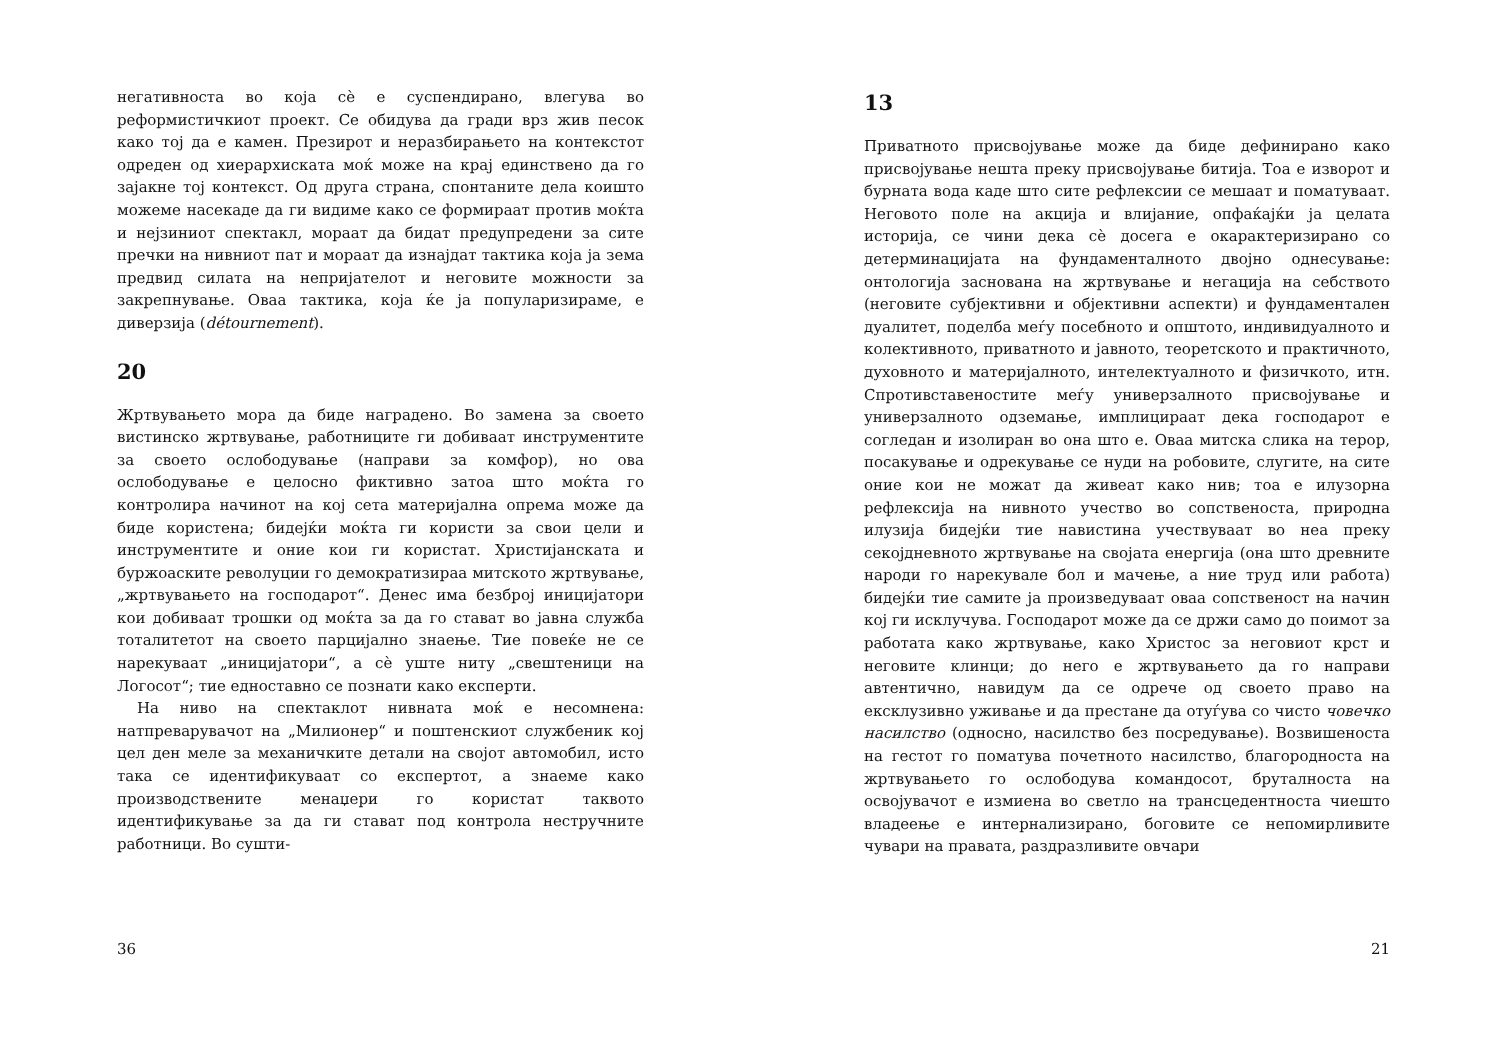негативноста во која сè е суспендирано, влегува во реформистичкиот проект. Се обидува да гради врз жив песок како тој да е камен. Презирот и неразбирањето на контекстот одреден од хиерархиската моќ може на крај единствено да го зајакне тој контекст. Од друга страна, спонтаните дела коишто можеме насекаде да ги видиме како се формираат против моќта и нејзиниот спектакл, мораат да бидат предупредени за сите пречки на нивниот пат и мораат да изнајдат тактика која ја зема предвид силата на непријателот и неговите можности за закрепнување. Оваа тактика, која ќе ја популаризираме, е диверзија (détournement).
20
Жртвувањето мора да биде наградено. Во замена за своето вистинско жртвување, работниците ги добиваат инструментите за своето ослободување (направи за комфор), но ова ослободување е целосно фиктивно затоа што моќта го контролира начинот на кој сета материјална опрема може да биде користена; бидејќи моќта ги користи за свои цели и инструментите и оние кои ги користат. Христијанската и буржоаските револуции го демократизираа митското жртвување, „жртвувањето на господарот“. Денес има безброј иницијатори кои добиваат трошки од моќта за да го стават во јавна служба тоталитетот на своето парцијално знаење. Тие повеќе не се нарекуваат „иницијатори“, а сè уште ниту „свештеници на Логосот“; тие едноставно се познати како експерти.
На ниво на спектаклот нивната моќ е несомнена: натпреварувачот на „Милионер“ и поштенскиот службеник кој цел ден меле за механичките детали на својот автомобил, исто така се идентификуваат со експертот, а знаеме како производствените менаџери го користат таквото идентификување за да ги стават под контрола нестручните работници. Во сушти-
36
13
Приватното присвојување може да биде дефинирано како присвојување нешта преку присвојување битија. Тоа е изворот и бурната вода каде што сите рефлексии се мешаат и поматуваат. Неговото поле на акција и влијание, опфаќајќи ја целата историја, се чини дека сè досега е окарактеризирано со детерминацијата на фундаменталното двојно однесување: онтологија заснована на жртвување и негација на себството (неговите субјективни и објективни аспекти) и фундаментален дуалитет, поделба меѓу посебното и општото, индивидуалното и колективното, приватното и јавното, теоретското и практичното, духовното и материјалното, интелектуалното и физичкото, итн. Спротивставеностите меѓу универзалното присвојување и универзалното одземање, имплицираат дека господарот е согледан и изолиран во она што е. Оваа митска слика на терор, посакување и одрекување се нуди на робовите, слугите, на сите оние кои не можат да живеат како нив; тоа е илузорна рефлексија на нивното учество во сопственоста, природна илузија бидејќи тие навистина учествуваат во неа преку секојдневното жртвување на својата енергија (она што древните народи го нарекувале бол и мачење, а ние труд или работа) бидејќи тие самите ја произведуваат оваа сопственост на начин кој ги исклучува. Господарот може да се држи само до поимот за работата како жртвување, како Христос за неговиот крст и неговите клинци; до него е жртвувањето да го направи автентично, навидум да се одрече од своето право на ексклузивно уживање и да престане да отуѓува со чисто човечко насилство (односно, насилство без посредување). Возвишеноста на гестот го поматува почетното насилство, благородноста на жртвувањето го ослободува командосот, бруталноста на освојувачот е измиена во светло на трансцедентноста чиешто владеење е интернализирано, боговите се непомирливите чувари на правата, раздразливите овчари
21